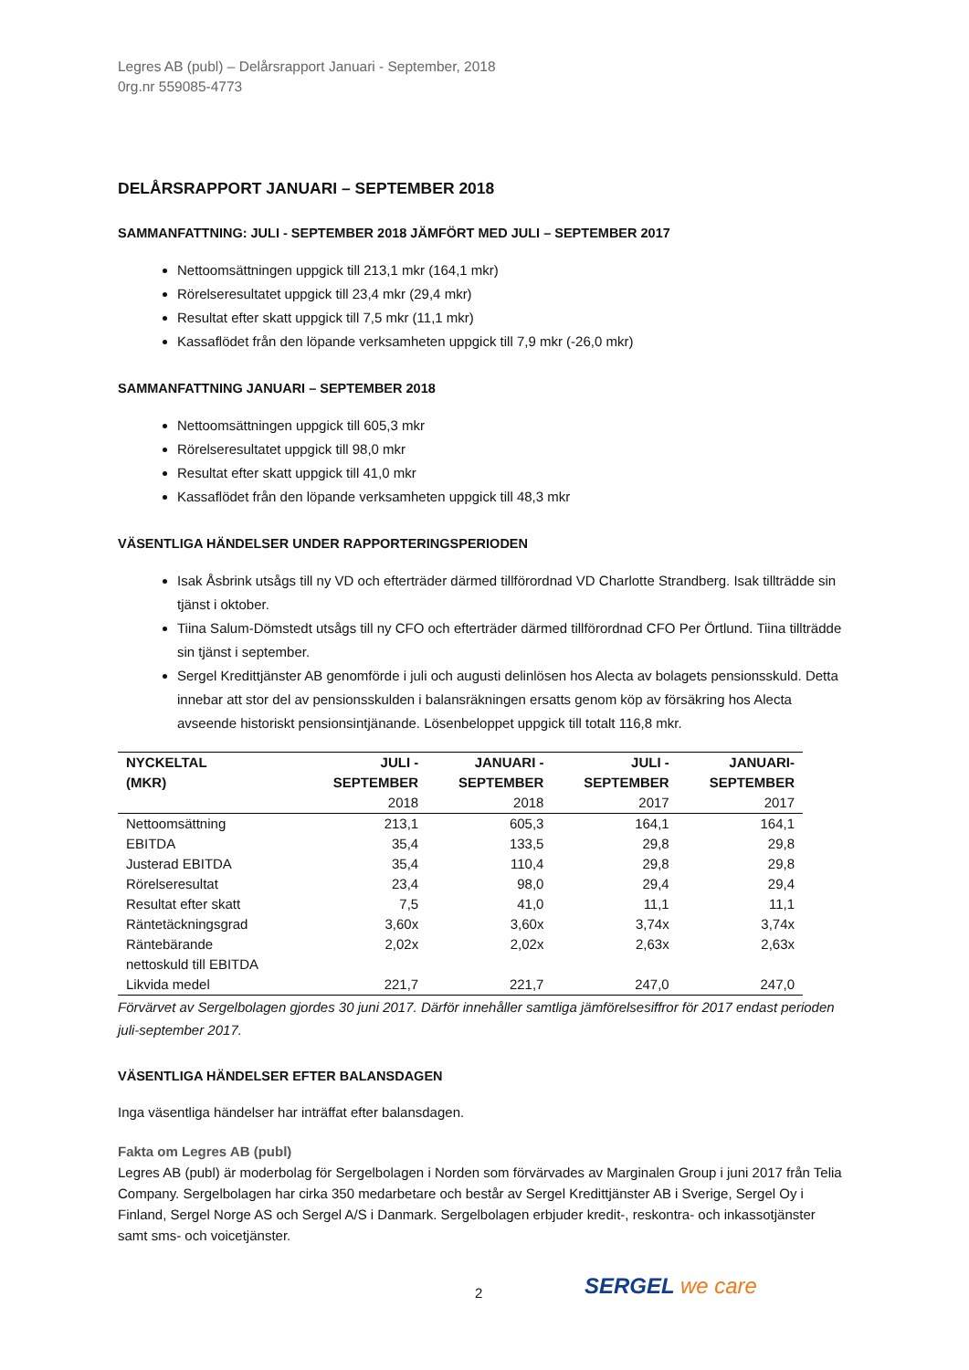Legres AB (publ) – Delårsrapport Januari - September, 2018
0rg.nr 559085-4773
DELÅRSRAPPORT JANUARI – SEPTEMBER 2018
SAMMANFATTNING: JULI - SEPTEMBER 2018 JÄMFÖRT MED JULI – SEPTEMBER 2017
Nettoomsättningen uppgick till 213,1 mkr (164,1 mkr)
Rörelseresultatet uppgick till 23,4 mkr (29,4 mkr)
Resultat efter skatt uppgick till 7,5 mkr (11,1 mkr)
Kassaflödet från den löpande verksamheten uppgick till 7,9 mkr (-26,0 mkr)
SAMMANFATTNING JANUARI – SEPTEMBER 2018
Nettoomsättningen uppgick till 605,3 mkr
Rörelseresultatet uppgick till 98,0 mkr
Resultat efter skatt uppgick till 41,0 mkr
Kassaflödet från den löpande verksamheten uppgick till 48,3 mkr
VÄSENTLIGA HÄNDELSER UNDER RAPPORTERINGSPERIODEN
Isak Åsbrink utsågs till ny VD och efterträder därmed tillförordnad VD Charlotte Strandberg. Isak tillträdde sin tjänst i oktober.
Tiina Salum-Dömstedt utsågs till ny CFO och efterträder därmed tillförordnad CFO Per Örtlund. Tiina tillträdde sin tjänst i september.
Sergel Kredittjänster AB genomförde i juli och augusti delinlösen hos Alecta av bolagets pensionsskuld. Detta innebar att stor del av pensionsskulden i balansräkningen ersatts genom köp av försäkring hos Alecta avseende historiskt pensionsintjänande. Lösenbeloppet uppgick till totalt 116,8 mkr.
| NYCKELTAL (MKR) | JULI - SEPTEMBER 2018 | JANUARI - SEPTEMBER 2018 | JULI - SEPTEMBER 2017 | JANUARI- SEPTEMBER 2017 |
| --- | --- | --- | --- | --- |
| Nettoomsättning | 213,1 | 605,3 | 164,1 | 164,1 |
| EBITDA | 35,4 | 133,5 | 29,8 | 29,8 |
| Justerad EBITDA | 35,4 | 110,4 | 29,8 | 29,8 |
| Rörelseresultat | 23,4 | 98,0 | 29,4 | 29,4 |
| Resultat efter skatt | 7,5 | 41,0 | 11,1 | 11,1 |
| Räntetäckningsgrad | 3,60x | 3,60x | 3,74x | 3,74x |
| Räntebärande nettoskuld till EBITDA | 2,02x | 2,02x | 2,63x | 2,63x |
| Likvida medel | 221,7 | 221,7 | 247,0 | 247,0 |
Förvärvet av Sergelbolagen gjordes 30 juni 2017. Därför innehåller samtliga jämförelsesiffror för 2017 endast perioden juli-september 2017.
VÄSENTLIGA HÄNDELSER EFTER BALANSDAGEN
Inga väsentliga händelser har inträffat efter balansdagen.
Fakta om Legres AB (publ)
Legres AB (publ) är moderbolag för Sergelbolagen i Norden som förvärvades av Marginalen Group i juni 2017 från Telia Company. Sergelbolagen har cirka 350 medarbetare och består av Sergel Kredittjänster AB i Sverige, Sergel Oy i Finland, Sergel Norge AS och Sergel A/S i Danmark. Sergelbolagen erbjuder kredit-, reskontra- och inkassotjänster samt sms- och voicetjänster.
2 SERGEL we care